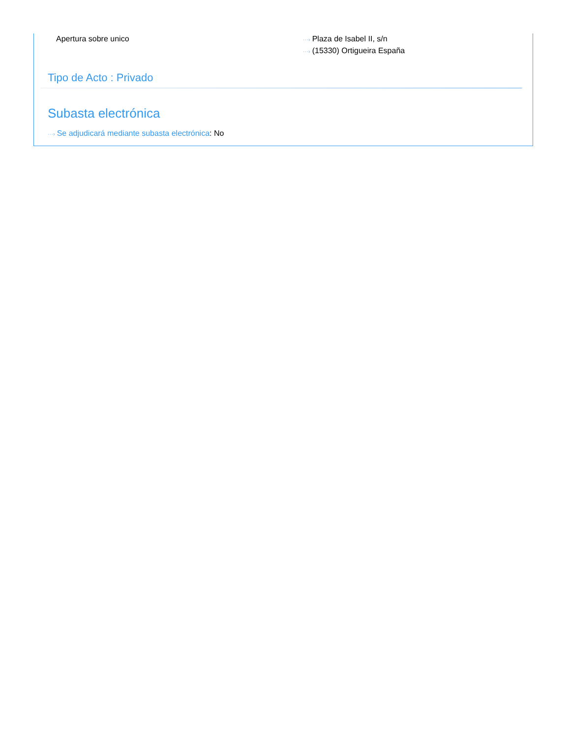Apertura sobre unico
···› Plaza de Isabel II, s/n
···› (15330) Ortigueira España
Tipo de Acto : Privado
Subasta electrónica
···› Se adjudicará mediante subasta electrónica: No